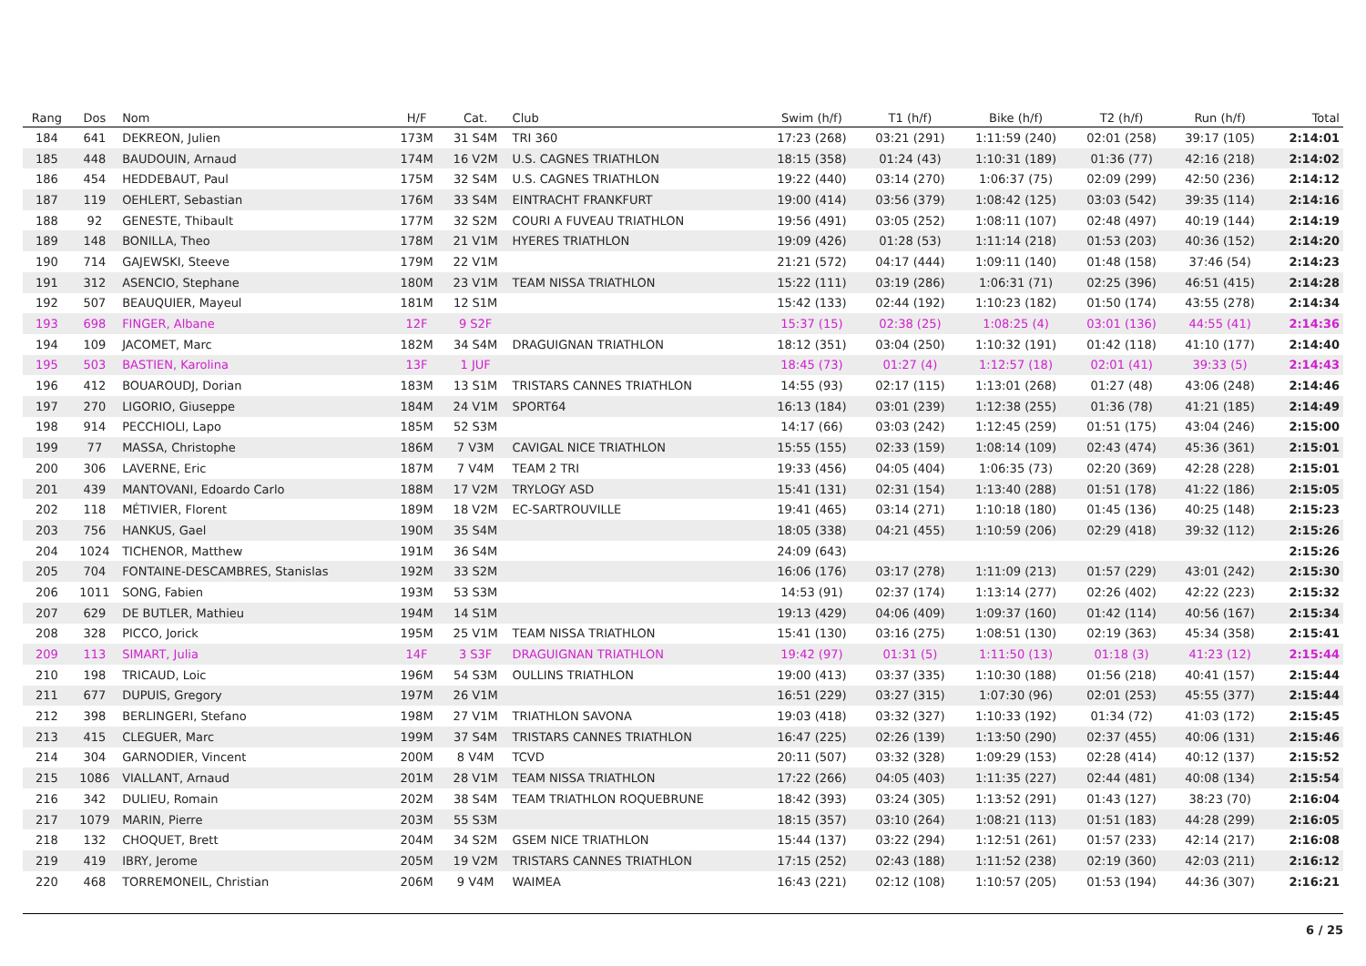| Rang | Dos | Nom | H/F | Cat. | Club | Swim (h/f) | T1 (h/f) | Bike (h/f) | T2 (h/f) | Run (h/f) | Total |
| --- | --- | --- | --- | --- | --- | --- | --- | --- | --- | --- | --- |
| 184 | 641 | DEKREON, Julien | 173M | 31 S4M | TRI 360 | 17:23 (268) | 03:21 (291) | 1:11:59 (240) | 02:01 (258) | 39:17 (105) | 2:14:01 |
| 185 | 448 | BAUDOUIN, Arnaud | 174M | 16 V2M | U.S. CAGNES TRIATHLON | 18:15 (358) | 01:24 (43) | 1:10:31 (189) | 01:36 (77) | 42:16 (218) | 2:14:02 |
| 186 | 454 | HEDDEBAUT, Paul | 175M | 32 S4M | U.S. CAGNES TRIATHLON | 19:22 (440) | 03:14 (270) | 1:06:37 (75) | 02:09 (299) | 42:50 (236) | 2:14:12 |
| 187 | 119 | OEHLERT, Sebastian | 176M | 33 S4M | EINTRACHT FRANKFURT | 19:00 (414) | 03:56 (379) | 1:08:42 (125) | 03:03 (542) | 39:35 (114) | 2:14:16 |
| 188 | 92 | GENESTE, Thibault | 177M | 32 S2M | COURI A FUVEAU TRIATHLON | 19:56 (491) | 03:05 (252) | 1:08:11 (107) | 02:48 (497) | 40:19 (144) | 2:14:19 |
| 189 | 148 | BONILLA, Theo | 178M | 21 V1M | HYERES TRIATHLON | 19:09 (426) | 01:28 (53) | 1:11:14 (218) | 01:53 (203) | 40:36 (152) | 2:14:20 |
| 190 | 714 | GAJEWSKI, Steeve | 179M | 22 V1M | | 21:21 (572) | 04:17 (444) | 1:09:11 (140) | 01:48 (158) | 37:46 (54) | 2:14:23 |
| 191 | 312 | ASENCIO, Stephane | 180M | 23 V1M | TEAM NISSA TRIATHLON | 15:22 (111) | 03:19 (286) | 1:06:31 (71) | 02:25 (396) | 46:51 (415) | 2:14:28 |
| 192 | 507 | BEAUQUIER, Mayeul | 181M | 12 S1M | | 15:42 (133) | 02:44 (192) | 1:10:23 (182) | 01:50 (174) | 43:55 (278) | 2:14:34 |
| 193 | 698 | FINGER, Albane | 12F | 9 S2F | | 15:37 (15) | 02:38 (25) | 1:08:25 (4) | 03:01 (136) | 44:55 (41) | 2:14:36 |
| 194 | 109 | JACOMET, Marc | 182M | 34 S4M | DRAGUIGNAN TRIATHLON | 18:12 (351) | 03:04 (250) | 1:10:32 (191) | 01:42 (118) | 41:10 (177) | 2:14:40 |
| 195 | 503 | BASTIEN, Karolina | 13F | 1 JUF | | 18:45 (73) | 01:27 (4) | 1:12:57 (18) | 02:01 (41) | 39:33 (5) | 2:14:43 |
| 196 | 412 | BOUAROUDJ, Dorian | 183M | 13 S1M | TRISTARS CANNES TRIATHLON | 14:55 (93) | 02:17 (115) | 1:13:01 (268) | 01:27 (48) | 43:06 (248) | 2:14:46 |
| 197 | 270 | LIGORIO, Giuseppe | 184M | 24 V1M | SPORT64 | 16:13 (184) | 03:01 (239) | 1:12:38 (255) | 01:36 (78) | 41:21 (185) | 2:14:49 |
| 198 | 914 | PECCHIOLI, Lapo | 185M | 52 S3M | | 14:17 (66) | 03:03 (242) | 1:12:45 (259) | 01:51 (175) | 43:04 (246) | 2:15:00 |
| 199 | 77 | MASSA, Christophe | 186M | 7 V3M | CAVIGAL NICE TRIATHLON | 15:55 (155) | 02:33 (159) | 1:08:14 (109) | 02:43 (474) | 45:36 (361) | 2:15:01 |
| 200 | 306 | LAVERNE, Eric | 187M | 7 V4M | TEAM 2 TRI | 19:33 (456) | 04:05 (404) | 1:06:35 (73) | 02:20 (369) | 42:28 (228) | 2:15:01 |
| 201 | 439 | MANTOVANI, Edoardo Carlo | 188M | 17 V2M | TRYLOGY ASD | 15:41 (131) | 02:31 (154) | 1:13:40 (288) | 01:51 (178) | 41:22 (186) | 2:15:05 |
| 202 | 118 | MÉTIVIER, Florent | 189M | 18 V2M | EC-SARTROUVILLE | 19:41 (465) | 03:14 (271) | 1:10:18 (180) | 01:45 (136) | 40:25 (148) | 2:15:23 |
| 203 | 756 | HANKUS, Gael | 190M | 35 S4M | | 18:05 (338) | 04:21 (455) | 1:10:59 (206) | 02:29 (418) | 39:32 (112) | 2:15:26 |
| 204 | 1024 | TICHENOR, Matthew | 191M | 36 S4M | | 24:09 (643) | | | | | 2:15:26 |
| 205 | 704 | FONTAINE-DESCAMBRES, Stanislas | 192M | 33 S2M | | 16:06 (176) | 03:17 (278) | 1:11:09 (213) | 01:57 (229) | 43:01 (242) | 2:15:30 |
| 206 | 1011 | SONG, Fabien | 193M | 53 S3M | | 14:53 (91) | 02:37 (174) | 1:13:14 (277) | 02:26 (402) | 42:22 (223) | 2:15:32 |
| 207 | 629 | DE BUTLER, Mathieu | 194M | 14 S1M | | 19:13 (429) | 04:06 (409) | 1:09:37 (160) | 01:42 (114) | 40:56 (167) | 2:15:34 |
| 208 | 328 | PICCO, Jorick | 195M | 25 V1M | TEAM NISSA TRIATHLON | 15:41 (130) | 03:16 (275) | 1:08:51 (130) | 02:19 (363) | 45:34 (358) | 2:15:41 |
| 209 | 113 | SIMART, Julia | 14F | 3 S3F | DRAGUIGNAN TRIATHLON | 19:42 (97) | 01:31 (5) | 1:11:50 (13) | 01:18 (3) | 41:23 (12) | 2:15:44 |
| 210 | 198 | TRICAUD, Loic | 196M | 54 S3M | OULLINS TRIATHLON | 19:00 (413) | 03:37 (335) | 1:10:30 (188) | 01:56 (218) | 40:41 (157) | 2:15:44 |
| 211 | 677 | DUPUIS, Gregory | 197M | 26 V1M | | 16:51 (229) | 03:27 (315) | 1:07:30 (96) | 02:01 (253) | 45:55 (377) | 2:15:44 |
| 212 | 398 | BERLINGERI, Stefano | 198M | 27 V1M | TRIATHLON SAVONA | 19:03 (418) | 03:32 (327) | 1:10:33 (192) | 01:34 (72) | 41:03 (172) | 2:15:45 |
| 213 | 415 | CLEGUER, Marc | 199M | 37 S4M | TRISTARS CANNES TRIATHLON | 16:47 (225) | 02:26 (139) | 1:13:50 (290) | 02:37 (455) | 40:06 (131) | 2:15:46 |
| 214 | 304 | GARNODIER, Vincent | 200M | 8 V4M | TCVD | 20:11 (507) | 03:32 (328) | 1:09:29 (153) | 02:28 (414) | 40:12 (137) | 2:15:52 |
| 215 | 1086 | VIALLANT, Arnaud | 201M | 28 V1M | TEAM NISSA TRIATHLON | 17:22 (266) | 04:05 (403) | 1:11:35 (227) | 02:44 (481) | 40:08 (134) | 2:15:54 |
| 216 | 342 | DULIEU, Romain | 202M | 38 S4M | TEAM TRIATHLON ROQUEBRUNE | 18:42 (393) | 03:24 (305) | 1:13:52 (291) | 01:43 (127) | 38:23 (70) | 2:16:04 |
| 217 | 1079 | MARIN, Pierre | 203M | 55 S3M | | 18:15 (357) | 03:10 (264) | 1:08:21 (113) | 01:51 (183) | 44:28 (299) | 2:16:05 |
| 218 | 132 | CHOQUET, Brett | 204M | 34 S2M | GSEM NICE TRIATHLON | 15:44 (137) | 03:22 (294) | 1:12:51 (261) | 01:57 (233) | 42:14 (217) | 2:16:08 |
| 219 | 419 | IBRY, Jerome | 205M | 19 V2M | TRISTARS CANNES TRIATHLON | 17:15 (252) | 02:43 (188) | 1:11:52 (238) | 02:19 (360) | 42:03 (211) | 2:16:12 |
| 220 | 468 | TORREMONEIL, Christian | 206M | 9 V4M | WAIMEA | 16:43 (221) | 02:12 (108) | 1:10:57 (205) | 01:53 (194) | 44:36 (307) | 2:16:21 |
6 / 25